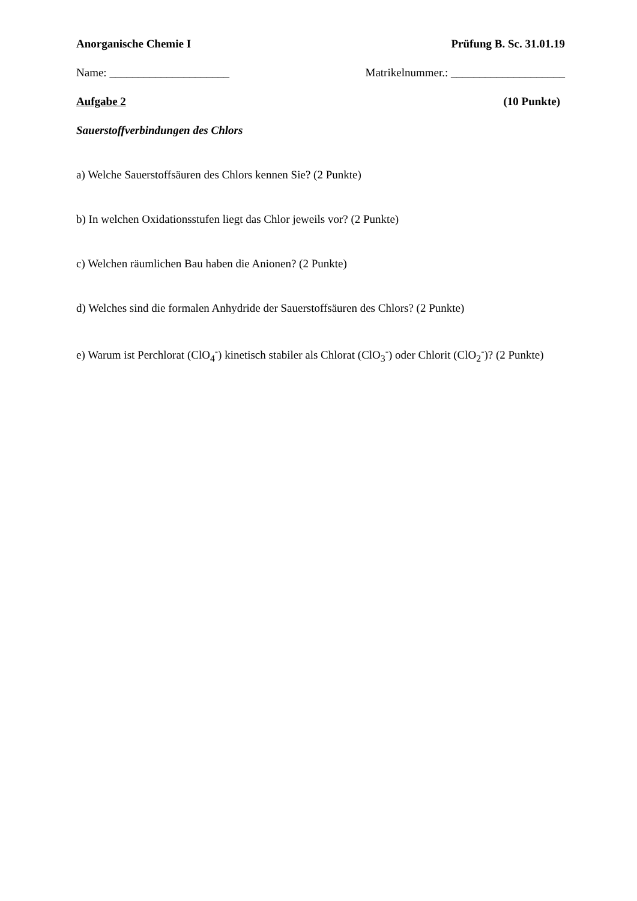Anorganische Chemie I Prüfung B. Sc. 31.01.19
Name: _____________________ Matrikelnummer.: ____________________
Aufgabe 2 (10 Punkte)
Sauerstoffverbindungen des Chlors
a) Welche Sauerstoffsäuren des Chlors kennen Sie? (2 Punkte)
b) In welchen Oxidationsstufen liegt das Chlor jeweils vor? (2 Punkte)
c) Welchen räumlichen Bau haben die Anionen? (2 Punkte)
d) Welches sind die formalen Anhydride der Sauerstoffsäuren des Chlors? (2 Punkte)
e) Warum ist Perchlorat (ClO<sub>4</sub><sup>-</sup>) kinetisch stabiler als Chlorat (ClO<sub>3</sub><sup>-</sup>) oder Chlorit (ClO<sub>2</sub><sup>-</sup>)? (2 Punkte)